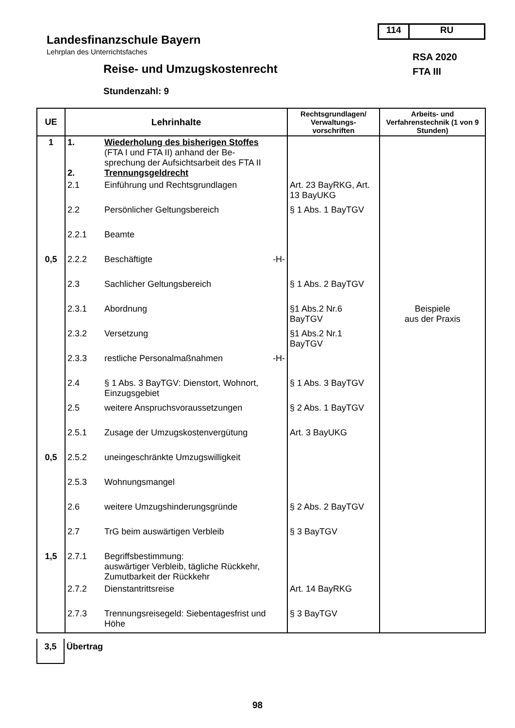114 RU
Landesfinanzschule Bayern
Lehrplan des Unterrichtsfaches
RSA 2020
FTA III
Reise- und Umzugskostenrecht
Stundenzahl: 9
| UE | Lehrinhalte | Rechtsgrundlagen/ Verwaltungs-vorschriften | Arbeits- und Verfahrenstechnik (1 von 9 Stunden) |
| --- | --- | --- | --- |
| 1 | 1. Wiederholung des bisherigen Stoffes (FTA I und FTA II) anhand der Be- sprechung der Aufsichtsarbeit des FTA II 2. Trennungsgeldrecht | | |
| | 2.1 Einführung und Rechtsgrundlagen | Art. 23 BayRKG, Art. 13 BayUKG | |
| | 2.2 Persönlicher Geltungsbereich | § 1 Abs. 1 BayTGV | |
| | 2.2.1 Beamte | | |
| 0,5 | 2.2.2 Beschäftigte -H- | | |
| | 2.3 Sachlicher Geltungsbereich | § 1 Abs. 2 BayTGV | |
| | 2.3.1 Abordnung | §1 Abs.2 Nr.6 BayTGV | Beispiele aus der Praxis |
| | 2.3.2 Versetzung | §1 Abs.2 Nr.1 BayTGV | |
| | 2.3.3 restliche Personalmaßnahmen -H- | | |
| | 2.4 § 1 Abs. 3 BayTGV: Dienstort, Wohnort, Einzugsgebiet | § 1 Abs. 3 BayTGV | |
| | 2.5 weitere Anspruchsvoraussetzungen | § 2 Abs. 1 BayTGV | |
| | 2.5.1 Zusage der Umzugskostenvergütung | Art. 3 BayUKG | |
| 0,5 | 2.5.2 uneingeschränkte Umzugswilligkeit | | |
| | 2.5.3 Wohnungsmangel | | |
| | 2.6 weitere Umzugshinderungsgründe | § 2 Abs. 2 BayTGV | |
| | 2.7 TrG beim auswärtigen Verbleib | § 3 BayTGV | |
| 1,5 | 2.7.1 Begriffsbestimmung: auswärtiger Verbleib, tägliche Rückkehr, Zumutbarkeit der Rückkehr | | |
| | 2.7.2 Dienstantrittsreise | Art. 14 BayRKG | |
| | 2.7.3 Trennungsreisegeld: Siebentagesfrist und Höhe | § 3 BayTGV | |
3,5
Übertrag
98